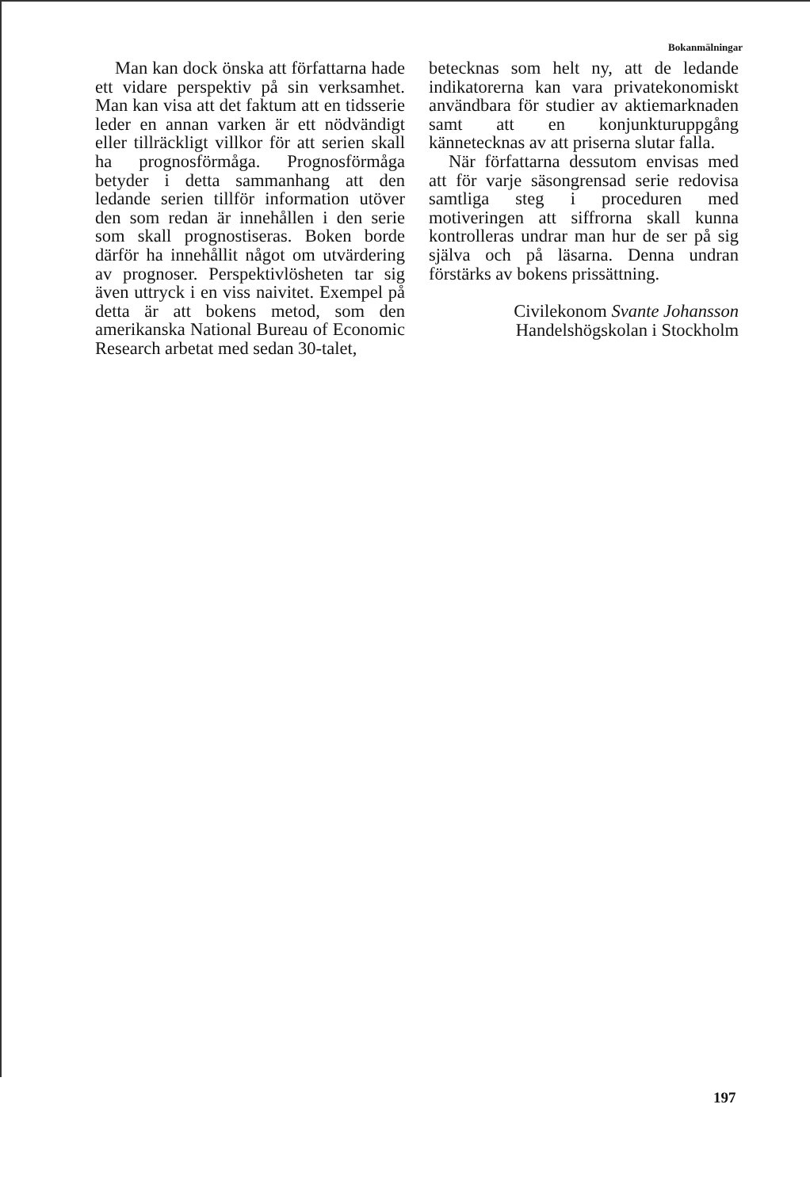Bokanmälningar
Man kan dock önska att författarna hade ett vidare perspektiv på sin verksamhet. Man kan visa att det faktum att en tidsserie leder en annan varken är ett nödvändigt eller tillräckligt villkor för att serien skall ha prognosförmåga. Prognosförmåga betyder i detta sammanhang att den ledande serien tillför information utöver den som redan är innehållen i den serie som skall prognostiseras. Boken borde därför ha innehållit något om utvärdering av prognoser. Perspektivlösheten tar sig även uttryck i en viss naivitet. Exempel på detta är att bokens metod, som den amerikanska National Bureau of Economic Research arbetat med sedan 30-talet,
betecknas som helt ny, att de ledande indikatorerna kan vara privatekonomiskt användbara för studier av aktiemarknaden samt att en konjunkturuppgång kännetecknas av att priserna slutar falla.
När författarna dessutom envisas med att för varje säsongrensad serie redovisa samtliga steg i proceduren med motiveringen att siffrorna skall kunna kontrolleras undrar man hur de ser på sig själva och på läsarna. Denna undran förstärks av bokens prissättning.
Civilekonom Svante Johansson
Handelshögskolan i Stockholm
197